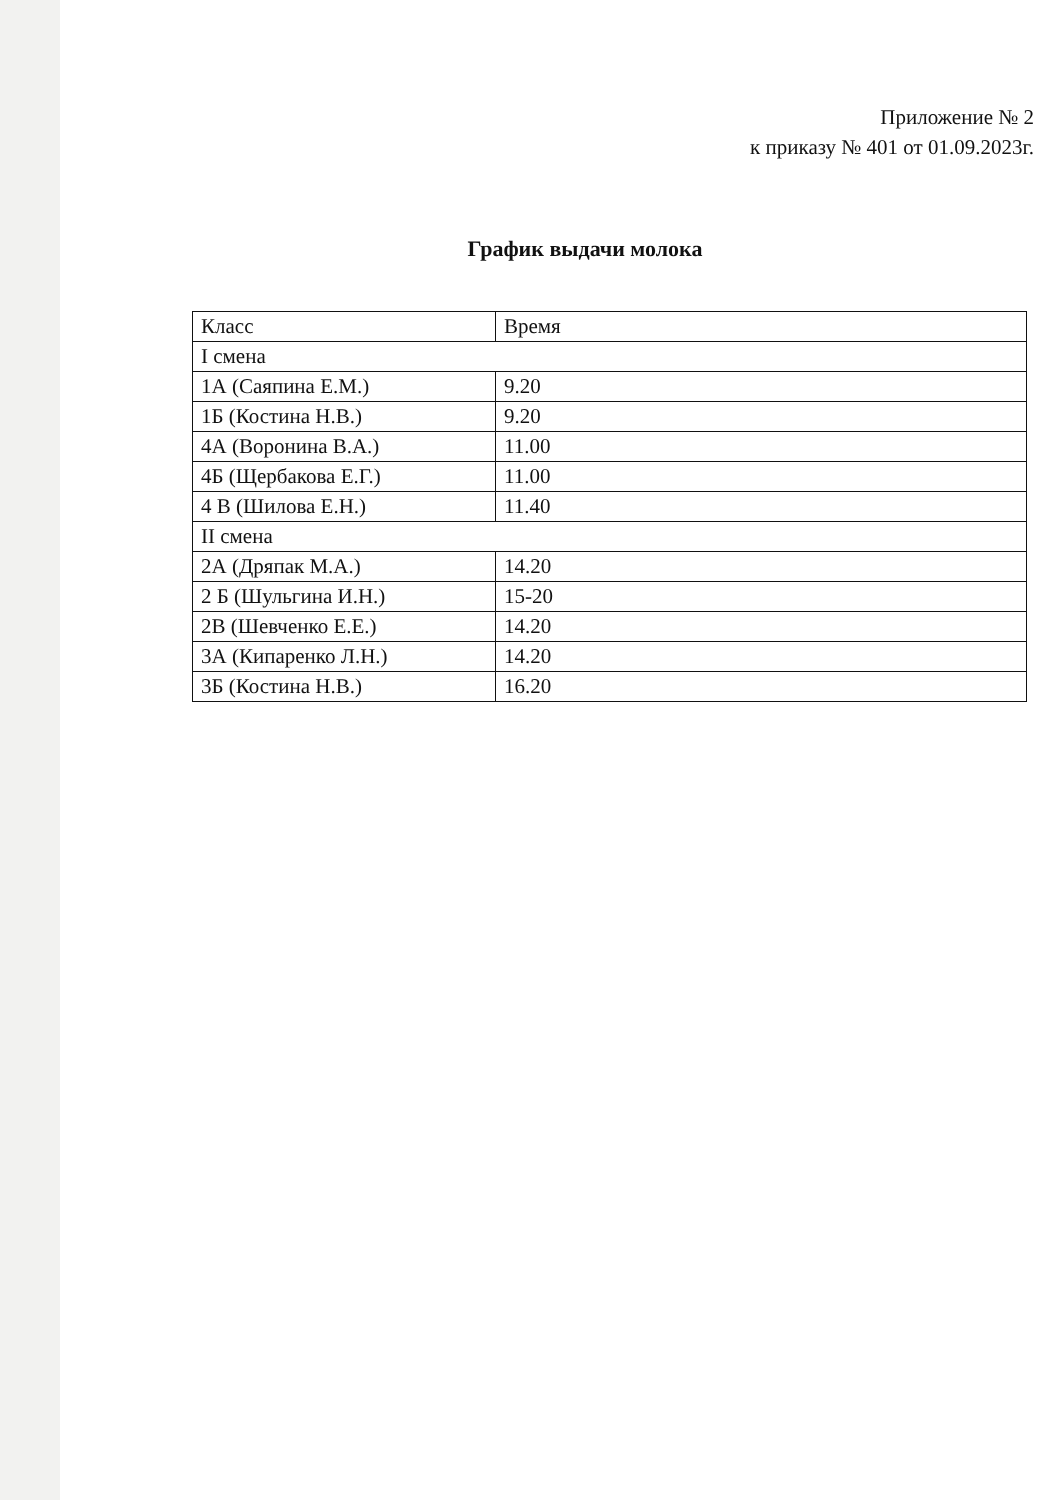Приложение № 2
к приказу № 401 от 01.09.2023г.
График выдачи молока
| Класс | Время |
| --- | --- |
| I смена | |
| 1А (Саяпина Е.М.) | 9.20 |
| 1Б (Костина Н.В.) | 9.20 |
| 4А (Воронина В.А.) | 11.00 |
| 4Б (Щербакова Е.Г.) | 11.00 |
| 4 В (Шилова Е.Н.) | 11.40 |
| II смена | |
| 2А (Дряпак М.А.) | 14.20 |
| 2 Б (Шульгина И.Н.) | 15-20 |
| 2В (Шевченко Е.Е.) | 14.20 |
| 3А (Кипаренко Л.Н.) | 14.20 |
| 3Б (Костина Н.В.) | 16.20 |